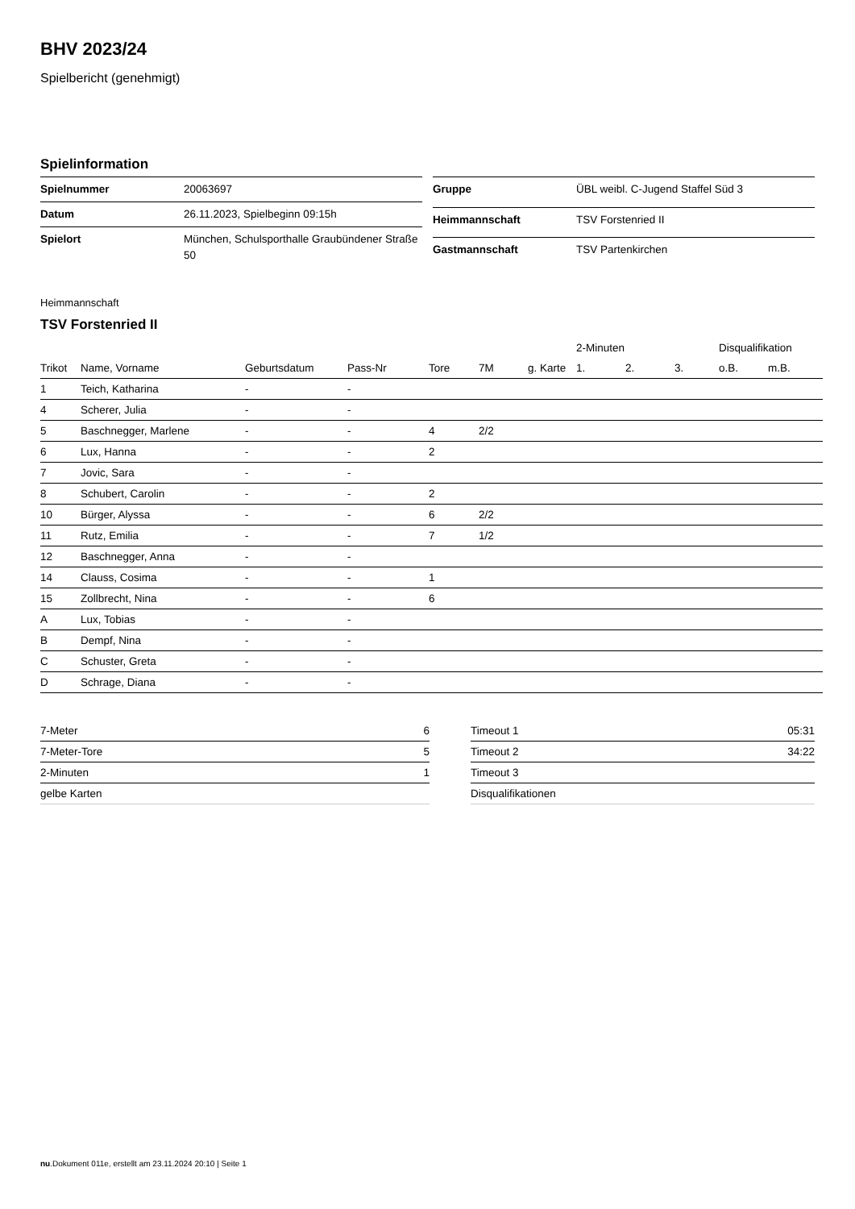BHV 2023/24
Spielbericht (genehmigt)
Spielinformation
| Spielnummer | 20063697 |
| Datum | 26.11.2023, Spielbeginn 09:15h |
| Spielort | München, Schulsporthalle Graubündener Straße 50 |
| Gruppe | ÜBL weibl. C-Jugend Staffel Süd 3 |
| Heimmannschaft | TSV Forstenried II |
| Gastmannschaft | TSV Partenkirchen |
Heimmannschaft
TSV Forstenried II
| | | | | | | | 2-Minuten | | | Disqualifikation | |
| --- | --- | --- | --- | --- | --- | --- | --- | --- | --- | --- | --- |
| Trikot | Name, Vorname | Geburtsdatum | Pass-Nr | Tore | 7M | g. Karte | 1. | 2. | 3. | o.B. | m.B. |
| 1 | Teich, Katharina | - | - | | | | | | | | |
| 4 | Scherer, Julia | - | - | | | | | | | | |
| 5 | Baschnegger, Marlene | - | - | 4 | 2/2 | | | | | | |
| 6 | Lux, Hanna | - | - | 2 | | | | | | | |
| 7 | Jovic, Sara | - | - | | | | | | | | |
| 8 | Schubert, Carolin | - | - | 2 | | | | | | | |
| 10 | Bürger, Alyssa | - | - | 6 | 2/2 | | | | | | |
| 11 | Rutz, Emilia | - | - | 7 | 1/2 | | | | | | |
| 12 | Baschnegger, Anna | - | - | | | | | | | | |
| 14 | Clauss, Cosima | - | - | 1 | | | | | | | |
| 15 | Zollbrecht, Nina | - | - | 6 | | | | | | | |
| A | Lux, Tobias | - | - | | | | | | | | |
| B | Dempf, Nina | - | - | | | | | | | | |
| C | Schuster, Greta | - | - | | | | | | | | |
| D | Schrage, Diana | - | - | | | | | | | | |
| 7-Meter | 6 |
| 7-Meter-Tore | 5 |
| 2-Minuten | 1 |
| gelbe Karten | |
| Timeout 1 | 05:31 |
| Timeout 2 | 34:22 |
| Timeout 3 | |
| Disqualifikationen | |
nu.Dokument 011e, erstellt am 23.11.2024 20:10 | Seite 1